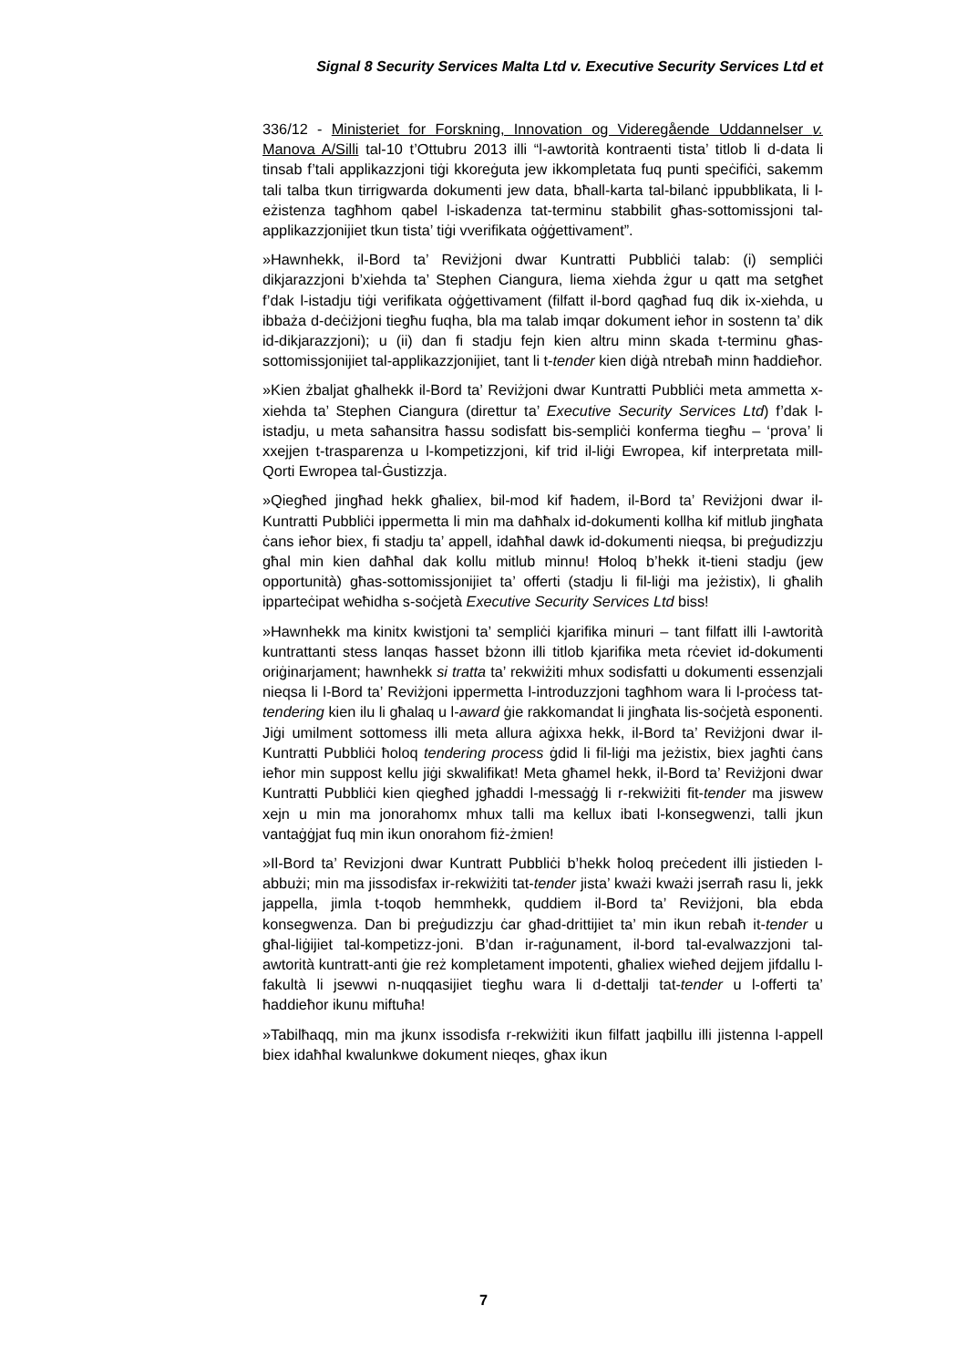Signal 8 Security Services Malta Ltd v. Executive Security Services Ltd et
336/12 - Ministeriet for Forskning, Innovation og Videregående Uddannelser v. Manova A/Silli tal-10 t’Ottubru 2013 illi “l-awtorità kontraenti tista’ titlob li d-data li tinsab f’tali applikazzjoni tiġi kkoreġuta jew ikkompletata fuq punti speċifiċi, sakemm tali talba tkun tirrigwarda dokumenti jew data, bħall-karta tal-bilanċ ippubblikata, li l-eżistenza tagħhom qabel l-iskadenza tat-terminu stabbilit għas-sottomissjoni tal-applikazzjonijiet tkun tista’ tiġi vverifikata oġġettivament”.
»Hawnhekk, il-Bord ta’ Reviżjoni dwar Kuntratti Pubbliċi talab: (i) sempliċi dikjarazzjoni b’xiehda ta’ Stephen Ciangura, liema xiehda żgur u qatt ma setgħet f’dak l-istadju tiġi verifikata oġġettivament (filfatt il-bord qagħad fuq dik ix-xiehda, u ibbaża d-deċiżjoni tiegħu fuqha, bla ma talab imqar dokument ieħor in sostenn ta’ dik id-dikjarazzjoni); u (ii) dan fi stadju fejn kien altru minn skada t-terminu għas-sottomissjonijiet tal-applikazzjonijiet, tant li t-tender kien diġà ntrebaħ minn ħaddieħor.
»Kien żbaljat għalhekk il-Bord ta’ Reviżjoni dwar Kuntratti Pubbliċi meta ammetta x-xiehda ta’ Stephen Ciangura (direttur ta’ Executive Security Services Ltd) f’dak l-istadju, u meta saħansitra ħassu sodisfatt bis-sempliċi konferma tiegħu – ‘prova’ li xxejjen t-trasparenza u l-kompetizzjoni, kif trid il-liġi Ewropea, kif interpretata mill-Qorti Ewropea tal-Ġustizzja.
»Qiegħed jingħad hekk għaliex, bil-mod kif ħadem, il-Bord ta’ Reviżjoni dwar il-Kuntratti Pubbliċi ippermetta li min ma daħħalx id-dokumenti kollha kif mitlub jingħata ċans ieħor biex, fi stadju ta’ appell, idaħħal dawk id-dokumenti nieqsa, bi preġudizzju għal min kien daħħal dak kollu mitlub minnu! Ħoloq b’hekk it-tieni stadju (jew opportunità) għas-sottomissjonijiet ta’ offerti (stadju li fil-liġi ma jeżistix), li għalih ipparteċipat weħidha s-soċjetà Executive Security Services Ltd biss!
»Hawnhekk ma kinitx kwistjoni ta’ sempliċi kjarifika minuri – tant filfatt illi l-awtorità kuntrattanti stess lanqas ħasset bżonn illi titlob kjarifika meta rċeviet id-dokumenti oriġinarjament; hawnhekk si tratta ta’ rekwiżiti mhux sodisfatti u dokumenti essenzjali nieqsa li l-Bord ta’ Reviżjoni ippermetta l-introduzzjoni tagħhom wara li l-proċess tat-tendering kien ilu li għalaq u l-award ġie rakkomandat li jingħata lis-soċjetà esponenti. Jiġi umilment sottomess illi meta allura aġixxa hekk, il-Bord ta’ Reviżjoni dwar il-Kuntratti Pubbliċi ħoloq tendering process ġdid li fil-liġi ma jeżistix, biex jagħti ċans ieħor min suppost kellu jiġi skwalifikat! Meta għamel hekk, il-Bord ta’ Reviżjoni dwar Kuntratti Pubbliċi kien qiegħed jgħaddi l-messaġġ li r-rekwiżiti fit-tender ma jiswew xejn u min ma jonorahomx mhux talli ma kellux ibati l-konsegwenzi, talli jkun vantaġġjat fuq min ikun onorahom fiż-żmien!
»Il-Bord ta’ Revizjoni dwar Kuntratt Pubbliċi b’hekk ħoloq preċedent illi jistieden l-abbużi; min ma jissodisfax ir-rekwiżiti tat-tender jista’ kważi kważi jserraħ rasu li, jekk jappella, jimla t-toqob hemmhekk, quddiem il-Bord ta’ Reviżjoni, bla ebda konsegwenza. Dan bi preġudizzju ċar għad-drittijiet ta’ min ikun rebaħ it-tender u għal-liġijiet tal-kompetizz-joni. B’dan ir-raġunament, il-bord tal-evalwazzjoni tal-awtorità kuntratt-anti ġie reż kompletament impotenti, għaliex wieħed dejjem jifdallu l-fakultà li jsewwi n-nuqqasijiet tiegħu wara li d-dettalji tat-tender u l-offerti ta’ ħaddieħor ikunu miftuħa!
»Tabilħaqq, min ma jkunx issodisfa r-rekwiżiti ikun filfatt jaqbillu illi jistenna l-appell biex idaħħal kwalunkwe dokument nieqes, għax ikun
7